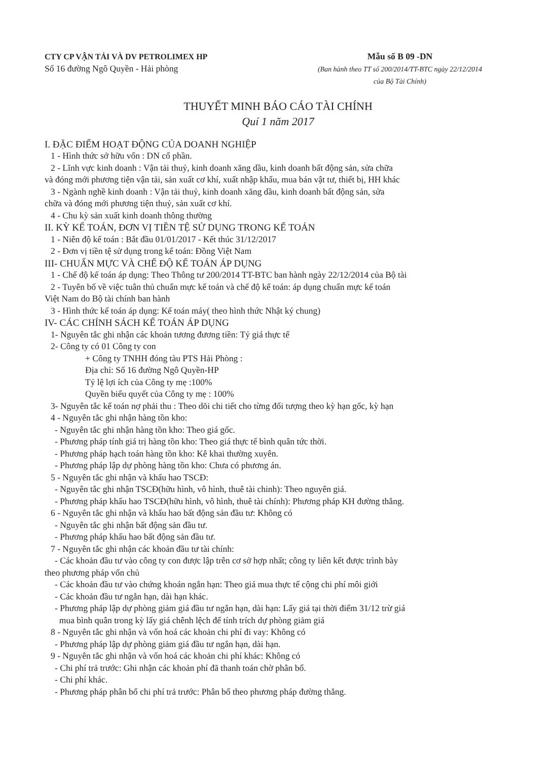CTY CP VẬN TẢI VÀ DV PETROLIMEX HP
Số 16 đường Ngô Quyền - Hải phòng
Mẫu số B 09 -DN
(Ban hành theo TT số 200/2014/TT-BTC ngày 22/12/2014
của Bộ Tài Chính)
THUYẾT MINH BÁO CÁO TÀI CHÍNH
Quí 1 năm 2017
I. ĐẶC ĐIỂM HOẠT ĐỘNG CỦA DOANH NGHIỆP
1 - Hình thức sở hữu vốn : DN cổ phần.
2 - Lĩnh vực kinh doanh : Vận tải thuỷ, kinh doanh xăng dầu, kinh doanh bất động sản, sửa chữa
và đóng mới phương tiện vận tải, sản xuất cơ khí, xuất nhập khẩu, mua bán vật tư, thiết bị, HH khác
3 - Ngành nghề kinh doanh : Vận tải thuỷ, kinh doanh xăng dầu, kinh doanh bất động sản, sửa
chữa và đóng mới phương tiện thuỷ, sản xuất cơ khí.
4 - Chu kỳ sản xuất kinh doanh thông thường
II. KỲ KẾ TOÁN, ĐƠN VỊ TIỀN TỆ SỬ DỤNG TRONG KẾ TOÁN
1 - Niên độ kế toán : Bắt đầu 01/01/2017 - Kết thúc 31/12/2017
2 - Đơn vị tiền tệ sử dụng trong kế toán: Đồng Việt Nam
III- CHUẨN MỰC VÀ CHẾ ĐỘ KẾ TOÁN ÁP DỤNG
1 - Chế độ kế toán áp dụng: Theo Thông tư 200/2014 TT-BTC ban hành ngày 22/12/2014 của Bộ tài
2 - Tuyên bố về việc tuân thủ chuẩn mực kế toán và chế độ kế toán: áp dụng chuẩn mực kế toán
Việt Nam do Bộ tài chính ban hành
3 - Hình thức kế toán áp dụng: Kế toán máy( theo hình thức Nhật ký chung)
IV- CÁC CHÍNH SÁCH KẾ TOÁN ÁP DỤNG
1- Nguyên tắc ghi nhận các khoản tương đương tiền: Tỷ giá thực tế
2- Công ty có 01 Công ty con
+ Công ty TNHH đóng tàu PTS Hải Phòng :
Địa chỉ: Số 16 đường Ngô Quyền-HP
Tỷ lệ lợi ích của Công ty mẹ :100%
Quyền biểu quyết của Công ty mẹ : 100%
3- Nguyên tắc kế toán nợ phải thu : Theo dõi chi tiết cho từng đối tượng theo kỳ hạn gốc, kỳ hạn
4 - Nguyên tắc ghi nhận hàng tồn kho:
- Nguyên tắc ghi nhận hàng tồn kho: Theo giá gốc.
- Phương pháp tính giá trị hàng tồn kho: Theo giá thực tế bình quân tức thời.
- Phương pháp hạch toán hàng tồn kho: Kê khai thường xuyên.
- Phương pháp lập dự phòng hàng tồn kho: Chưa có phương án.
5 - Nguyên tắc ghi nhận và khấu hao TSCĐ:
- Nguyên tắc ghi nhận TSCĐ(hữu hình, vô hình, thuê tài chinh): Theo nguyên giá.
- Phương pháp khấu hao TSCĐ(hữu hình, vô hình, thuê tài chính): Phương pháp KH đường thẳng.
6 - Nguyên tắc ghi nhận và khấu hao bất động sản đầu tư: Không có
- Nguyên tắc ghi nhận bất động sản đầu tư.
- Phương pháp khấu hao bất động sản đầu tư.
7 - Nguyên tắc ghi nhận các khoản đầu tư tài chính:
- Các khoản đầu tư vào công ty con được lập trên cơ sở hợp nhất; công ty liên kết được trình bày
theo phương pháp vốn chủ
- Các khoản đầu tư vào chứng khoán ngắn hạn: Theo giá mua thực tế cộng chi phí môi giới
- Các khoản đầu tư ngắn hạn, dài hạn khác.
- Phương pháp lập dự phòng giảm giá đầu tư ngắn hạn, dài hạn: Lấy giá tại thời điểm 31/12 trừ giá
mua bình quân trong kỳ lấy giá chênh lệch để tính trích dự phòng giảm giá
8 - Nguyên tắc ghi nhận và vốn hoá các khoản chi phí đi vay: Không có
- Phương pháp lập dự phòng giảm giá đầu tư ngắn hạn, dài hạn.
9 - Nguyên tắc ghi nhận và vốn hoá các khoản chi phí khác: Không có
- Chi phí trả trước: Ghi nhận các khoản phí đã thanh toán chờ phân bổ.
- Chi phí khác.
- Phương pháp phân bổ chi phí trả trước: Phân bổ theo phương pháp đường thẳng.